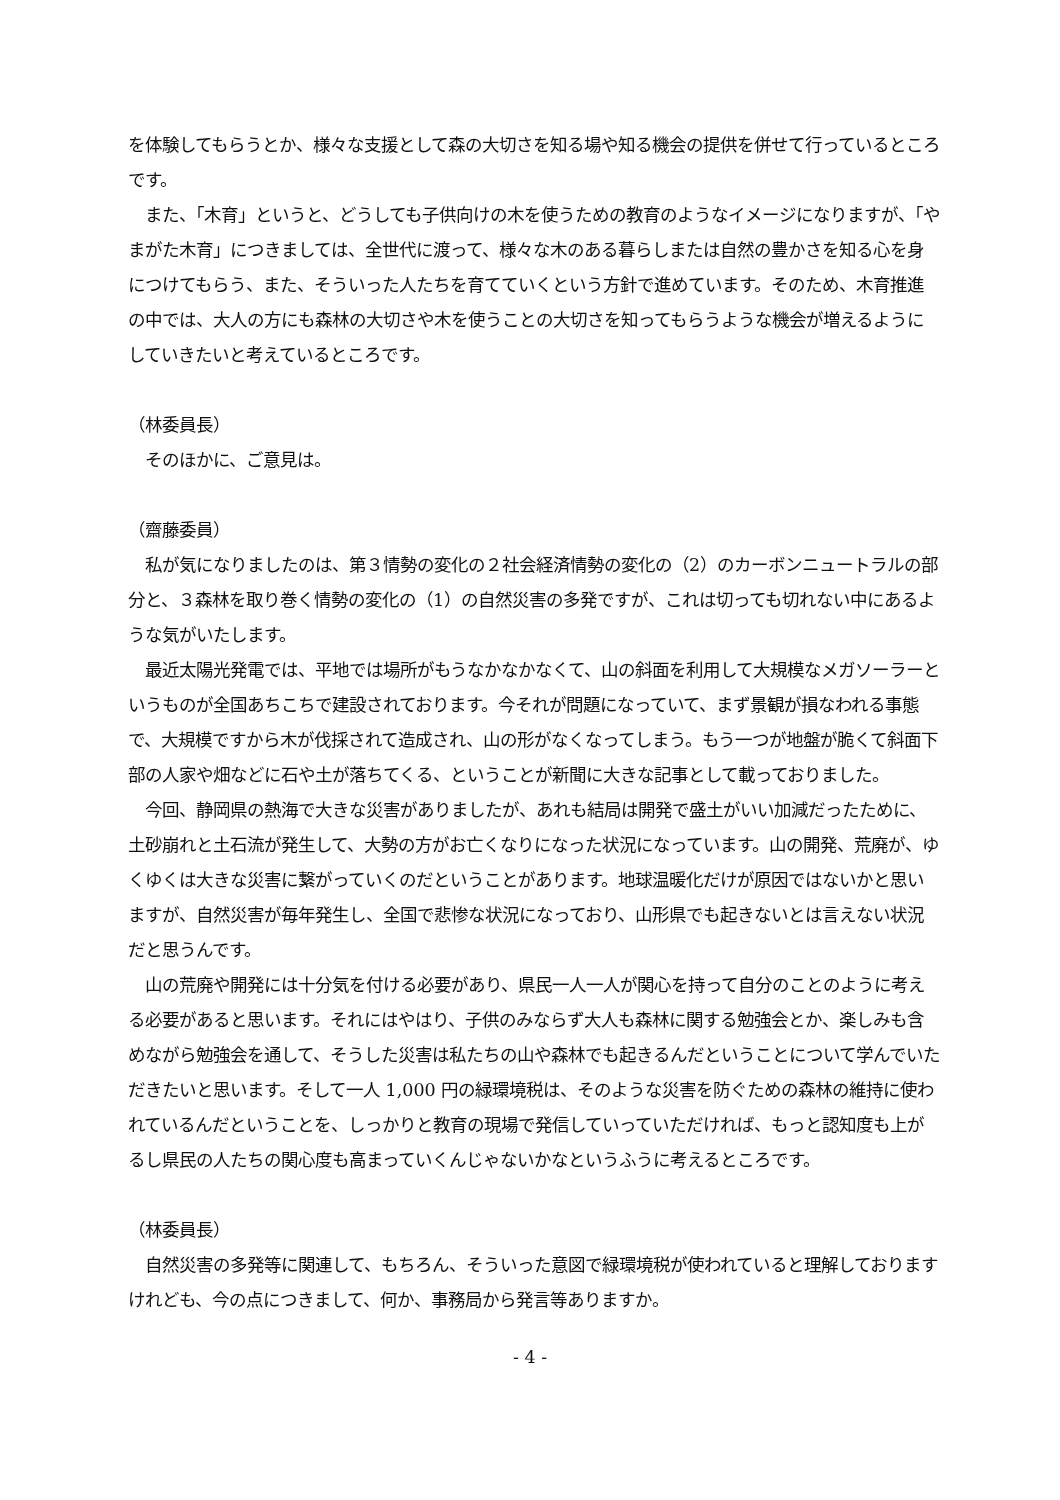を体験してもらうとか、様々な支援として森の大切さを知る場や知る機会の提供を併せて行っているところです。
　また、「木育」というと、どうしても子供向けの木を使うための教育のようなイメージになりますが、「やまがた木育」につきましては、全世代に渡って、様々な木のある暮らしまたは自然の豊かさを知る心を身につけてもらう、また、そういった人たちを育てていくという方針で進めています。そのため、木育推進の中では、大人の方にも森林の大切さや木を使うことの大切さを知ってもらうような機会が増えるようにしていきたいと考えているところです。
（林委員長）
　そのほかに、ご意見は。
（齋藤委員）
　私が気になりましたのは、第３情勢の変化の２社会経済情勢の変化の（2）のカーボンニュートラルの部分と、３森林を取り巻く情勢の変化の（1）の自然災害の多発ですが、これは切っても切れない中にあるような気がいたします。
　最近太陽光発電では、平地では場所がもうなかなかなくて、山の斜面を利用して大規模なメガソーラーというものが全国あちこちで建設されております。今それが問題になっていて、まず景観が損なわれる事態で、大規模ですから木が伐採されて造成され、山の形がなくなってしまう。もう一つが地盤が脆くて斜面下部の人家や畑などに石や土が落ちてくる、ということが新聞に大きな記事として載っておりました。
　今回、静岡県の熱海で大きな災害がありましたが、あれも結局は開発で盛土がいい加減だったために、土砂崩れと土石流が発生して、大勢の方がお亡くなりになった状況になっています。山の開発、荒廃が、ゆくゆくは大きな災害に繋がっていくのだということがあります。地球温暖化だけが原因ではないかと思いますが、自然災害が毎年発生し、全国で悲惨な状況になっており、山形県でも起きないとは言えない状況だと思うんです。
　山の荒廃や開発には十分気を付ける必要があり、県民一人一人が関心を持って自分のことのように考える必要があると思います。それにはやはり、子供のみならず大人も森林に関する勉強会とか、楽しみも含めながら勉強会を通して、そうした災害は私たちの山や森林でも起きるんだということについて学んでいただきたいと思います。そして一人 1,000 円の緑環境税は、そのような災害を防ぐための森林の維持に使われているんだということを、しっかりと教育の現場で発信していっていただければ、もっと認知度も上がるし県民の人たちの関心度も高まっていくんじゃないかなというふうに考えるところです。
（林委員長）
　自然災害の多発等に関連して、もちろん、そういった意図で緑環境税が使われていると理解しておりますけれども、今の点につきまして、何か、事務局から発言等ありますか。
- 4 -